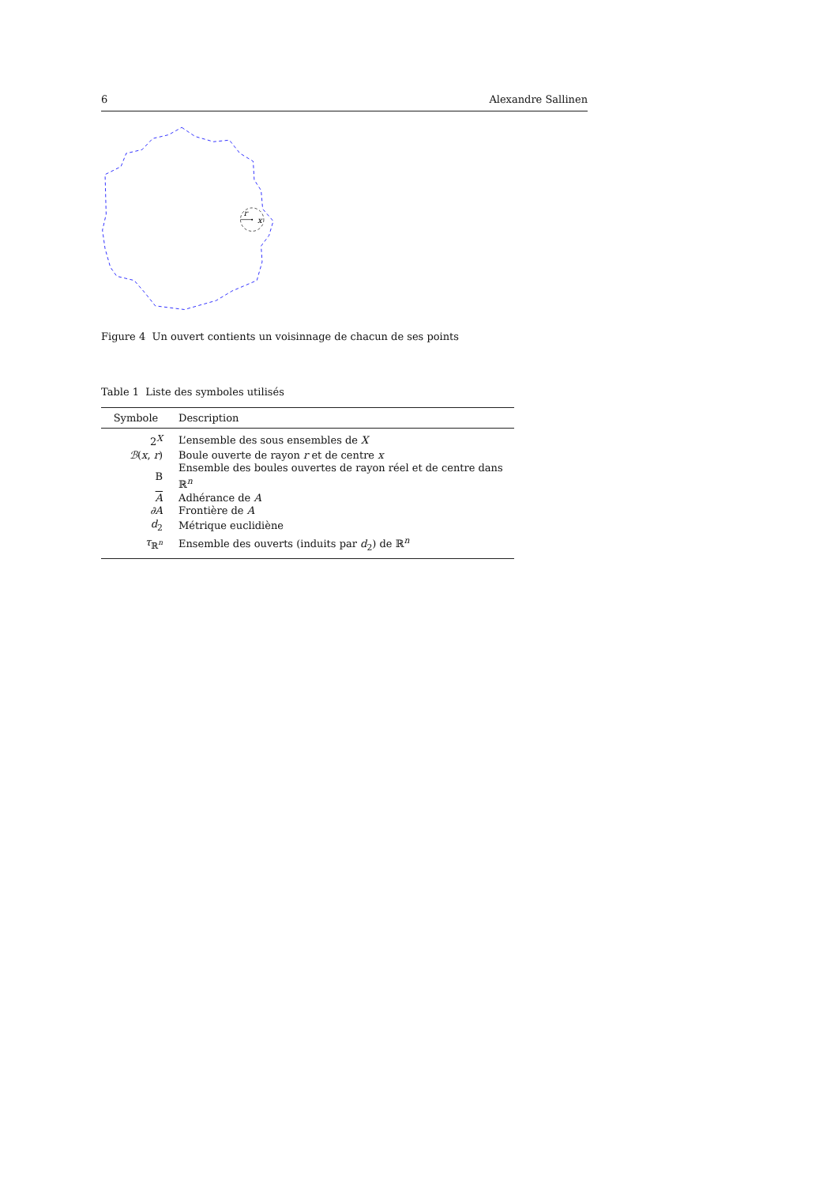6 Alexandre Sallinen
r
x
Figure 4 Un ouvert contients un voisinnage de chacun de ses points
Table 1 Liste des symboles utilisés
| Symbole | Description |
| --- | --- |
| 2<sup>X</sup> | L’ensemble des sous ensembles de X |
| ℬ ( x , r ) | Boule ouverte de rayon r et de centre x |
| B | Ensemble des boules ouvertes de rayon réel et de centre dans ℝ<sup>n</sup> |
| A | Adhérance de A |
| ∂A | Frontière de A |
| d<sub>2</sub> | Métrique euclidiène |
| τ<sub>ℝ<sup>n</sup></sub> | Ensemble des ouverts (induits par d<sub>2</sub>) de ℝ<sup>n</sup> |